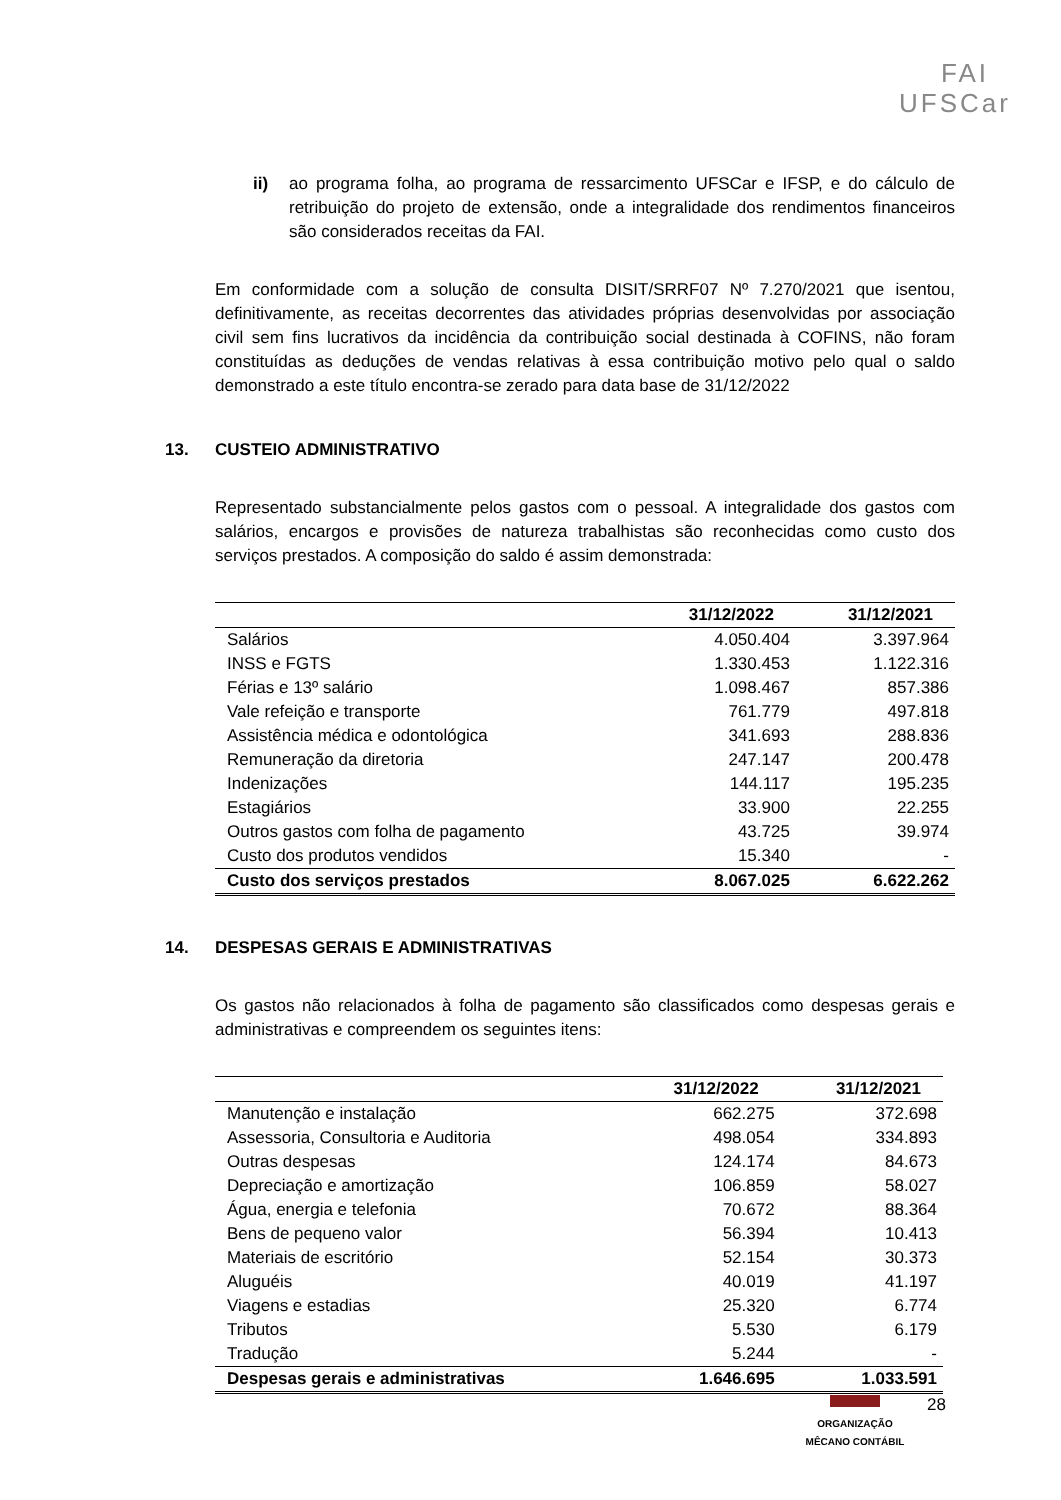FAI
UFSCar
ii) ao programa folha, ao programa de ressarcimento UFSCar e IFSP, e do cálculo de retribuição do projeto de extensão, onde a integralidade dos rendimentos financeiros são considerados receitas da FAI.
Em conformidade com a solução de consulta DISIT/SRRF07 Nº 7.270/2021 que isentou, definitivamente, as receitas decorrentes das atividades próprias desenvolvidas por associação civil sem fins lucrativos da incidência da contribuição social destinada à COFINS, não foram constituídas as deduções de vendas relativas à essa contribuição motivo pelo qual o saldo demonstrado a este título encontra-se zerado para data base de 31/12/2022
13. CUSTEIO ADMINISTRATIVO
Representado substancialmente pelos gastos com o pessoal. A integralidade dos gastos com salários, encargos e provisões de natureza trabalhistas são reconhecidas como custo dos serviços prestados. A composição do saldo é assim demonstrada:
| | 31/12/2022 | 31/12/2021 |
| --- | --- | --- |
| Salários | 4.050.404 | 3.397.964 |
| INSS e FGTS | 1.330.453 | 1.122.316 |
| Férias e 13º salário | 1.098.467 | 857.386 |
| Vale refeição e transporte | 761.779 | 497.818 |
| Assistência médica e odontológica | 341.693 | 288.836 |
| Remuneração da diretoria | 247.147 | 200.478 |
| Indenizações | 144.117 | 195.235 |
| Estagiários | 33.900 | 22.255 |
| Outros gastos com folha de pagamento | 43.725 | 39.974 |
| Custo dos produtos vendidos | 15.340 | - |
| Custo dos serviços prestados | 8.067.025 | 6.622.262 |
14. DESPESAS GERAIS E ADMINISTRATIVAS
Os gastos não relacionados à folha de pagamento são classificados como despesas gerais e administrativas e compreendem os seguintes itens:
| | 31/12/2022 | 31/12/2021 |
| --- | --- | --- |
| Manutenção e instalação | 662.275 | 372.698 |
| Assessoria, Consultoria e Auditoria | 498.054 | 334.893 |
| Outras despesas | 124.174 | 84.673 |
| Depreciação e amortização | 106.859 | 58.027 |
| Água, energia e telefonia | 70.672 | 88.364 |
| Bens de pequeno valor | 56.394 | 10.413 |
| Materiais de escritório | 52.154 | 30.373 |
| Aluguéis | 40.019 | 41.197 |
| Viagens e estadias | 25.320 | 6.774 |
| Tributos | 5.530 | 6.179 |
| Tradução | 5.244 | - |
| Despesas gerais e administrativas | 1.646.695 | 1.033.591 |
ORGANIZAÇÃO
MÊCANO CONTÁBIL
28